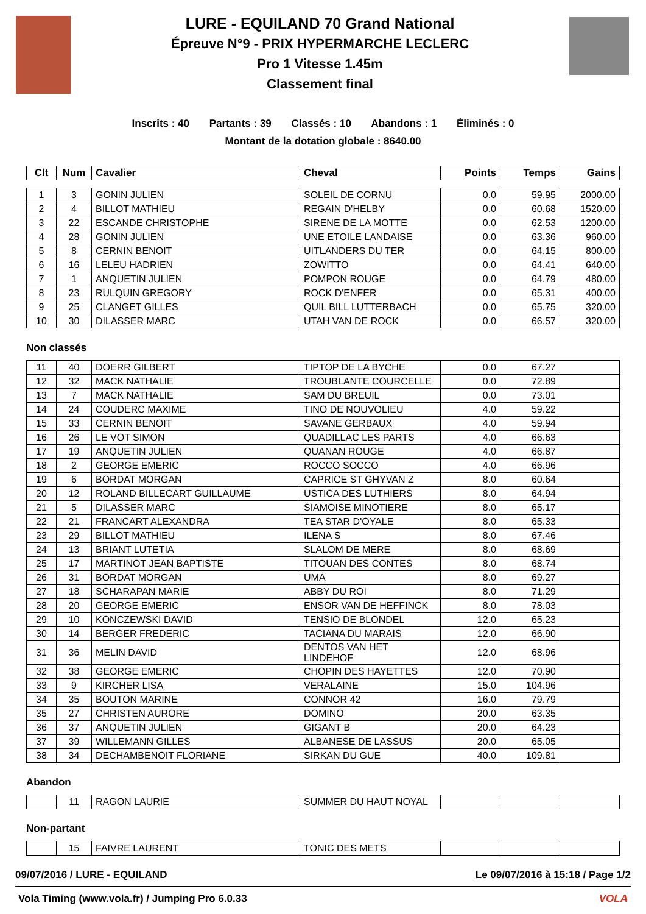LURE - EQUILAND 70 Grand National
Épreuve N°9 - PRIX HYPERMARCHE LECLERC
Pro 1 Vitesse 1.45m
Classement final
Inscrits : 40 Partants : 39 Classés : 10 Abandons : 1 Éliminés : 0
Montant de la dotation globale : 8640.00
| Clt | Num | Cavalier | Cheval | Points | Temps | Gains |
| --- | --- | --- | --- | --- | --- | --- |
| 1 | 3 | GONIN JULIEN | SOLEIL DE CORNU | 0.0 | 59.95 | 2000.00 |
| 2 | 4 | BILLOT MATHIEU | REGAIN D'HELBY | 0.0 | 60.68 | 1520.00 |
| 3 | 22 | ESCANDE CHRISTOPHE | SIRENE DE LA MOTTE | 0.0 | 62.53 | 1200.00 |
| 4 | 28 | GONIN JULIEN | UNE ETOILE LANDAISE | 0.0 | 63.36 | 960.00 |
| 5 | 8 | CERNIN BENOIT | UITLANDERS DU TER | 0.0 | 64.15 | 800.00 |
| 6 | 16 | LELEU HADRIEN | ZOWITTO | 0.0 | 64.41 | 640.00 |
| 7 | 1 | ANQUETIN JULIEN | POMPON ROUGE | 0.0 | 64.79 | 480.00 |
| 8 | 23 | RULQUIN GREGORY | ROCK D'ENFER | 0.0 | 65.31 | 400.00 |
| 9 | 25 | CLANGET GILLES | QUIL BILL LUTTERBACH | 0.0 | 65.75 | 320.00 |
| 10 | 30 | DILASSER MARC | UTAH VAN DE ROCK | 0.0 | 66.57 | 320.00 |
Non classés
| 11 | 40 | DOERR GILBERT | TIPTOP DE LA BYCHE | 0.0 | 67.27 | |
| 12 | 32 | MACK NATHALIE | TROUBLANTE COURCELLE | 0.0 | 72.89 | |
| 13 | 7 | MACK NATHALIE | SAM DU BREUIL | 0.0 | 73.01 | |
| 14 | 24 | COUDERC MAXIME | TINO DE NOUVOLIEU | 4.0 | 59.22 | |
| 15 | 33 | CERNIN BENOIT | SAVANE GERBAUX | 4.0 | 59.94 | |
| 16 | 26 | LE VOT SIMON | QUADILLAC LES PARTS | 4.0 | 66.63 | |
| 17 | 19 | ANQUETIN JULIEN | QUANAN ROUGE | 4.0 | 66.87 | |
| 18 | 2 | GEORGE EMERIC | ROCCO SOCCO | 4.0 | 66.96 | |
| 19 | 6 | BORDAT MORGAN | CAPRICE ST GHYVAN Z | 8.0 | 60.64 | |
| 20 | 12 | ROLAND BILLECART GUILLAUME | USTICA DES LUTHIERS | 8.0 | 64.94 | |
| 21 | 5 | DILASSER MARC | SIAMOISE MINOTIERE | 8.0 | 65.17 | |
| 22 | 21 | FRANCART ALEXANDRA | TEA STAR D'OYALE | 8.0 | 65.33 | |
| 23 | 29 | BILLOT MATHIEU | ILENA S | 8.0 | 67.46 | |
| 24 | 13 | BRIANT LUTETIA | SLALOM DE MERE | 8.0 | 68.69 | |
| 25 | 17 | MARTINOT JEAN BAPTISTE | TITOUAN DES CONTES | 8.0 | 68.74 | |
| 26 | 31 | BORDAT MORGAN | UMA | 8.0 | 69.27 | |
| 27 | 18 | SCHARAPAN MARIE | ABBY DU ROI | 8.0 | 71.29 | |
| 28 | 20 | GEORGE EMERIC | ENSOR VAN DE HEFFINCK | 8.0 | 78.03 | |
| 29 | 10 | KONCZEWSKI DAVID | TENSIO DE BLONDEL | 12.0 | 65.23 | |
| 30 | 14 | BERGER FREDERIC | TACIANA DU MARAIS | 12.0 | 66.90 | |
| 31 | 36 | MELIN DAVID | DENTOS VAN HET LINDEHOF | 12.0 | 68.96 | |
| 32 | 38 | GEORGE EMERIC | CHOPIN DES HAYETTES | 12.0 | 70.90 | |
| 33 | 9 | KIRCHER LISA | VERALAINE | 15.0 | 104.96 | |
| 34 | 35 | BOUTON MARINE | CONNOR 42 | 16.0 | 79.79 | |
| 35 | 27 | CHRISTEN AURORE | DOMINO | 20.0 | 63.35 | |
| 36 | 37 | ANQUETIN JULIEN | GIGANT B | 20.0 | 64.23 | |
| 37 | 39 | WILLEMANN GILLES | ALBANESE DE LASSUS | 20.0 | 65.05 | |
| 38 | 34 | DECHAMBENOIT FLORIANE | SIRKAN DU GUE | 40.0 | 109.81 | |
Abandon
| | 11 | RAGON LAURIE | SUMMER DU HAUT NOYAL | | | |
Non-partant
| | 15 | FAIVRE LAURENT | TONIC DES METS | | | |
09/07/2016 / LURE - EQUILAND Le 09/07/2016 à 15:18 / Page 1/2
Vola Timing (www.vola.fr) / Jumping Pro 6.0.33 VOLA